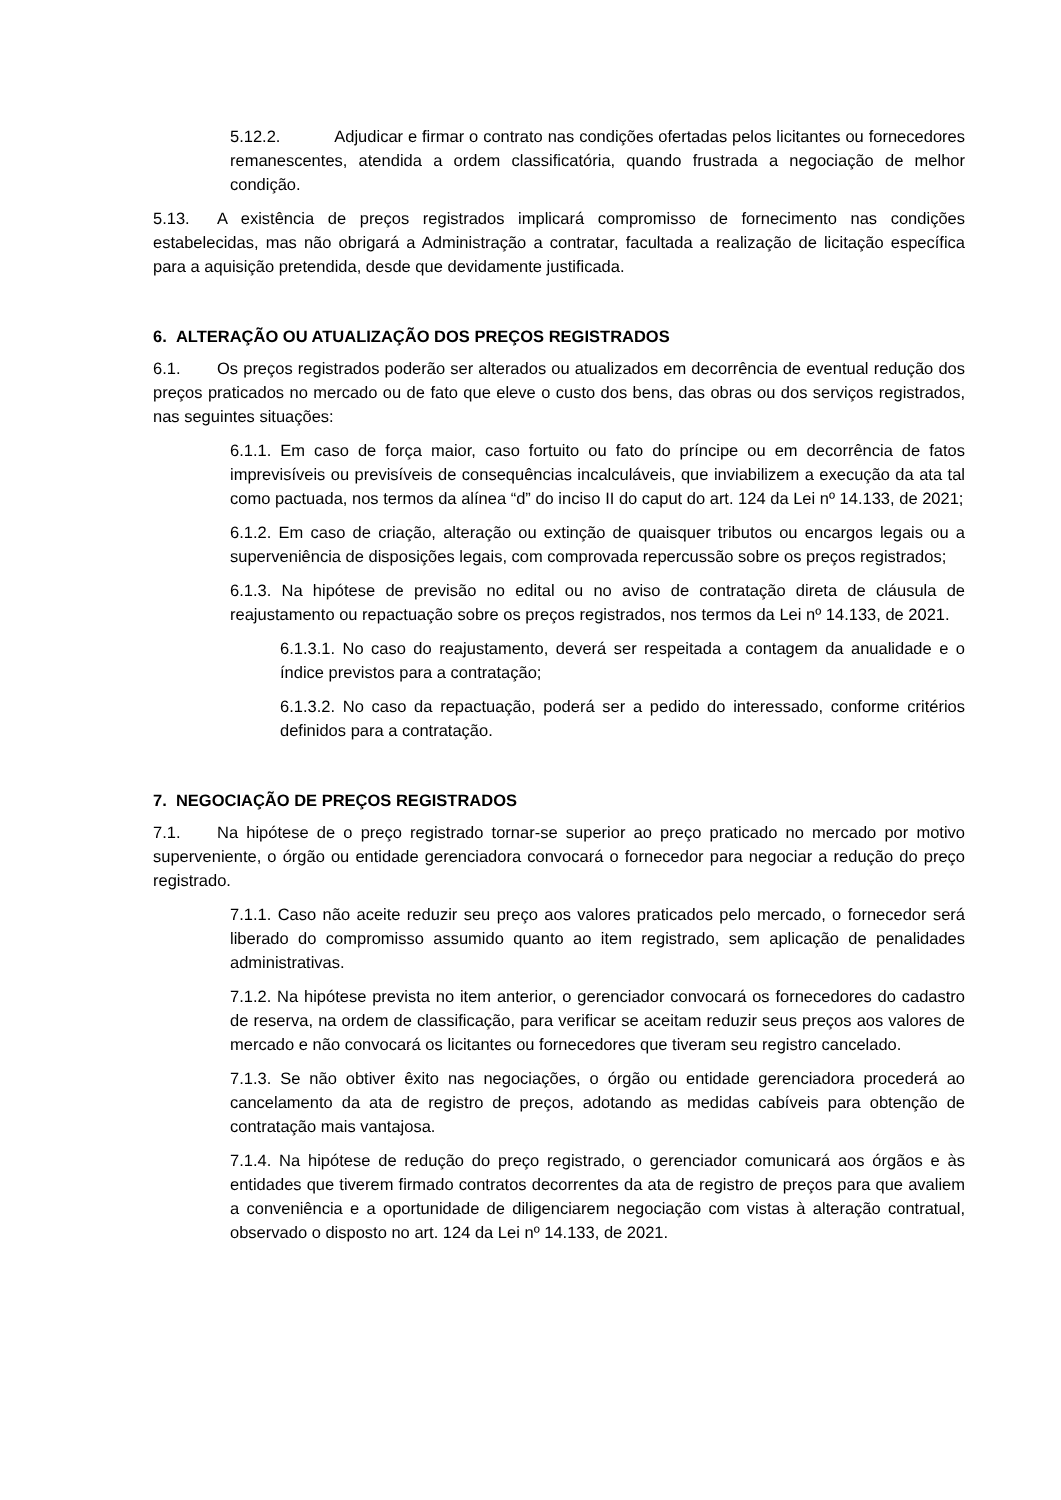5.12.2. Adjudicar e firmar o contrato nas condições ofertadas pelos licitantes ou fornecedores remanescentes, atendida a ordem classificatória, quando frustrada a negociação de melhor condição.
5.13. A existência de preços registrados implicará compromisso de fornecimento nas condições estabelecidas, mas não obrigará a Administração a contratar, facultada a realização de licitação específica para a aquisição pretendida, desde que devidamente justificada.
6. ALTERAÇÃO OU ATUALIZAÇÃO DOS PREÇOS REGISTRADOS
6.1. Os preços registrados poderão ser alterados ou atualizados em decorrência de eventual redução dos preços praticados no mercado ou de fato que eleve o custo dos bens, das obras ou dos serviços registrados, nas seguintes situações:
6.1.1. Em caso de força maior, caso fortuito ou fato do príncipe ou em decorrência de fatos imprevisíveis ou previsíveis de consequências incalculáveis, que inviabilizem a execução da ata tal como pactuada, nos termos da alínea “d” do inciso II do caput do art. 124 da Lei nº 14.133, de 2021;
6.1.2. Em caso de criação, alteração ou extinção de quaisquer tributos ou encargos legais ou a superveniência de disposições legais, com comprovada repercussão sobre os preços registrados;
6.1.3. Na hipótese de previsão no edital ou no aviso de contratação direta de cláusula de reajustamento ou repactuação sobre os preços registrados, nos termos da Lei nº 14.133, de 2021.
6.1.3.1. No caso do reajustamento, deverá ser respeitada a contagem da anualidade e o índice previstos para a contratação;
6.1.3.2. No caso da repactuação, poderá ser a pedido do interessado, conforme critérios definidos para a contratação.
7. NEGOCIAÇÃO DE PREÇOS REGISTRADOS
7.1. Na hipótese de o preço registrado tornar-se superior ao preço praticado no mercado por motivo superveniente, o órgão ou entidade gerenciadora convocará o fornecedor para negociar a redução do preço registrado.
7.1.1. Caso não aceite reduzir seu preço aos valores praticados pelo mercado, o fornecedor será liberado do compromisso assumido quanto ao item registrado, sem aplicação de penalidades administrativas.
7.1.2. Na hipótese prevista no item anterior, o gerenciador convocará os fornecedores do cadastro de reserva, na ordem de classificação, para verificar se aceitam reduzir seus preços aos valores de mercado e não convocará os licitantes ou fornecedores que tiveram seu registro cancelado.
7.1.3. Se não obtiver êxito nas negociações, o órgão ou entidade gerenciadora procederá ao cancelamento da ata de registro de preços, adotando as medidas cabíveis para obtenção de contratação mais vantajosa.
7.1.4. Na hipótese de redução do preço registrado, o gerenciador comunicará aos órgãos e às entidades que tiverem firmado contratos decorrentes da ata de registro de preços para que avaliem a conveniência e a oportunidade de diligenciarem negociação com vistas à alteração contratual, observado o disposto no art. 124 da Lei nº 14.133, de 2021.